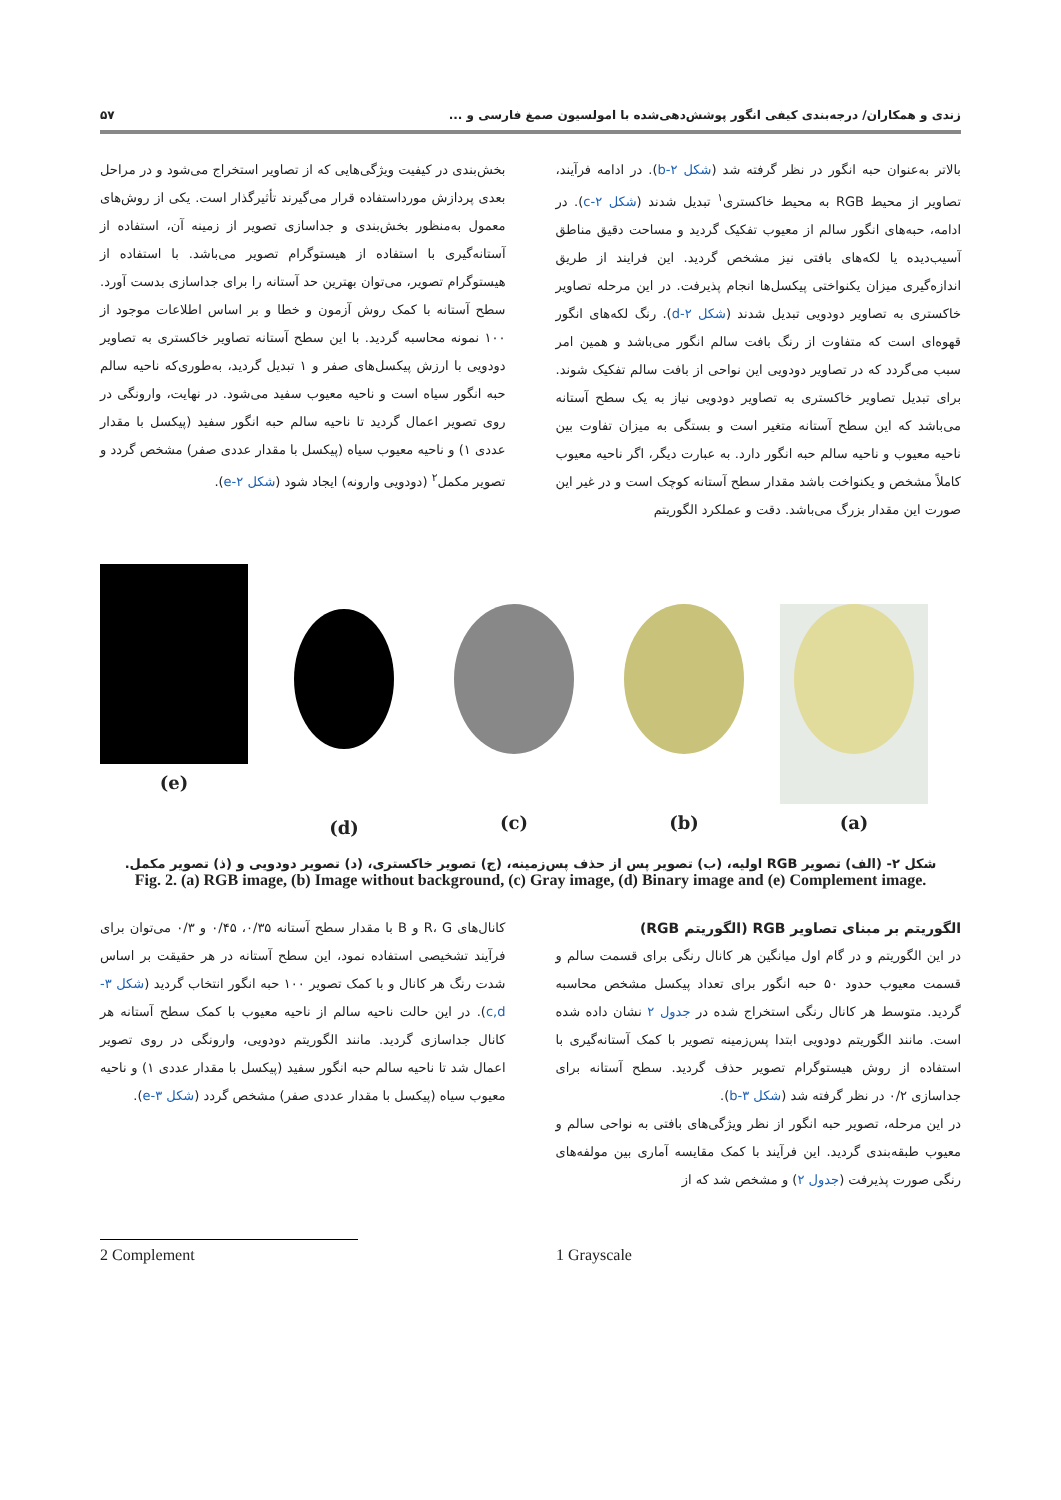زندی و همکاران/ درجه‌بندی کیفی انگور پوشش‌دهی‌شده با امولسیون صمغ فارسی و ... ۵۷
بالاتر به‌عنوان حبه انگور در نظر گرفته شد (شکل ۲-b). در ادامه فرآیند، تصاویر از محیط RGB به محیط خاکستری<sup>۱</sup> تبدیل شدند (شکل ۲-c). در ادامه، حبه‌های انگور سالم از معیوب تفکیک گردید و مساحت دقیق مناطق آسیب‌دیده یا لکه‌های بافتی نیز مشخص گردید. این فرایند از طریق اندازه‌گیری میزان یکنواختی پیکسل‌ها انجام پذیرفت. در این مرحله تصاویر خاکستری به تصاویر دودویی تبدیل شدند (شکل ۲-d). رنگ لکه‌های انگور قهوه‌ای است که متفاوت از رنگ بافت سالم انگور می‌باشد و همین امر سبب می‌گردد که در تصاویر دودویی این نواحی از بافت سالم تفکیک شوند. برای تبدیل تصاویر خاکستری به تصاویر دودویی نیاز به یک سطح آستانه می‌باشد که این سطح آستانه متغیر است و بستگی به میزان تفاوت بین ناحیه معیوب و ناحیه سالم حبه انگور دارد. به عبارت دیگر، اگر ناحیه معیوب کاملاً مشخص و یکنواخت باشد مقدار سطح آستانه کوچک است و در غیر این صورت این مقدار بزرگ می‌باشد. دقت و عملکرد الگوریتم
بخش‌بندی در کیفیت ویژگی‌هایی که از تصاویر استخراج می‌شود و در مراحل بعدی پردازش مورداستفاده قرار می‌گیرند تأثیرگذار است. یکی از روش‌های معمول به‌منظور بخش‌بندی و جداسازی تصویر از زمینه آن، استفاده از آستانه‌گیری با استفاده از هیستوگرام تصویر می‌باشد. با استفاده از هیستوگرام تصویر، می‌توان بهترین حد آستانه را برای جداسازی بدست آورد. سطح آستانه با کمک روش آزمون و خطا و بر اساس اطلاعات موجود از ۱۰۰ نمونه محاسبه گردید. با این سطح آستانه تصاویر خاکستری به تصاویر دودویی با ارزش پیکسل‌های صفر و ۱ تبدیل گردید، به‌طوری‌که ناحیه سالم حبه انگور سیاه است و ناحیه معیوب سفید می‌شود. در نهایت، وارونگی در روی تصویر اعمال گردید تا ناحیه سالم حبه انگور سفید (پیکسل با مقدار عددی ۱) و ناحیه معیوب سیاه (پیکسل با مقدار عددی صفر) مشخص گردد و تصویر مکمل<sup>۲</sup> (دودویی وارونه) ایجاد شود (شکل ۲-e).
(e) (d) (c) (b) (a)
شکل ۲- (الف) تصویر RGB اولیه، (ب) تصویر پس از حذف پس‌زمینه، (ج) تصویر خاکستری، (د) تصویر دودویی و (ذ) تصویر مکمل.
Fig. 2. (a) RGB image, (b) Image without background, (c) Gray image, (d) Binary image and (e) Complement image.
الگوریتم بر مبنای تصاویر RGB (الگوریتم RGB)
در این الگوریتم و در گام اول میانگین هر کانال رنگی برای قسمت سالم و قسمت معیوب حدود ۵۰ حبه انگور برای تعداد پیکسل مشخص محاسبه گردید. متوسط هر کانال رنگی استخراج شده در جدول ۲ نشان داده شده است. مانند الگوریتم دودویی ابتدا پس‌زمینه تصویر با کمک آستانه‌گیری با استفاده از روش هیستوگرام تصویر حذف گردید. سطح آستانه برای جداسازی ۰/۲ در نظر گرفته شد (شکل ۳-b).
در این مرحله، تصویر حبه انگور از نظر ویژگی‌های بافتی به نواحی سالم و معیوب طبقه‌بندی گردید. این فرآیند با کمک مقایسه آماری بین مولفه‌های رنگی صورت پذیرفت (جدول ۲) و مشخص شد که از
کانال‌های R، G و B با مقدار سطح آستانه ۰/۳۵، ۰/۴۵ و ۰/۳ می‌توان برای فرآیند تشخیصی استفاده نمود، این سطح آستانه در هر حقیقت بر اساس شدت رنگ هر کانال و با کمک تصویر ۱۰۰ حبه انگور انتخاب گردید (شکل ۳-c,d). در این حالت ناحیه سالم از ناحیه معیوب با کمک سطح آستانه هر کانال جداسازی گردید. مانند الگوریتم دودویی، وارونگی در روی تصویر اعمال شد تا ناحیه سالم حبه انگور سفید (پیکسل با مقدار عددی ۱) و ناحیه معیوب سیاه (پیکسل با مقدار عددی صفر) مشخص گردد (شکل ۳-e).
2 Complement 1 Grayscale